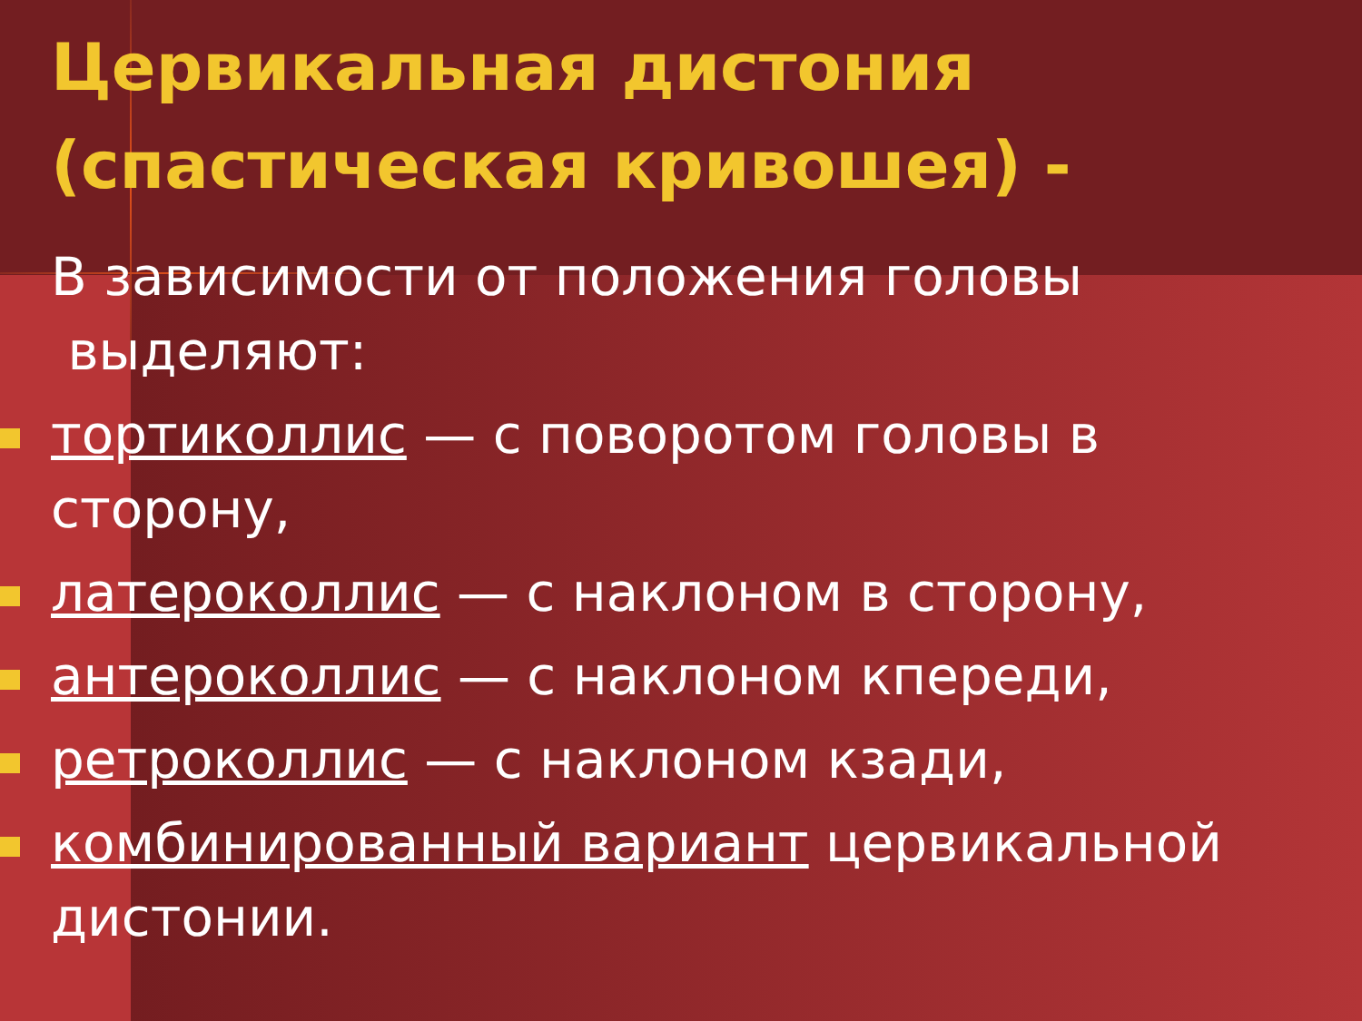Цервикальная дистония (спастическая кривошея) -
В зависимости от положения головы
выделяют:
тортиколлис — с поворотом головы в сторону,
латероколлис — с наклоном в сторону,
антероколлис — с наклоном кпереди,
ретроколлис — с наклоном кзади,
комбинированный вариант цервикальной дистонии.